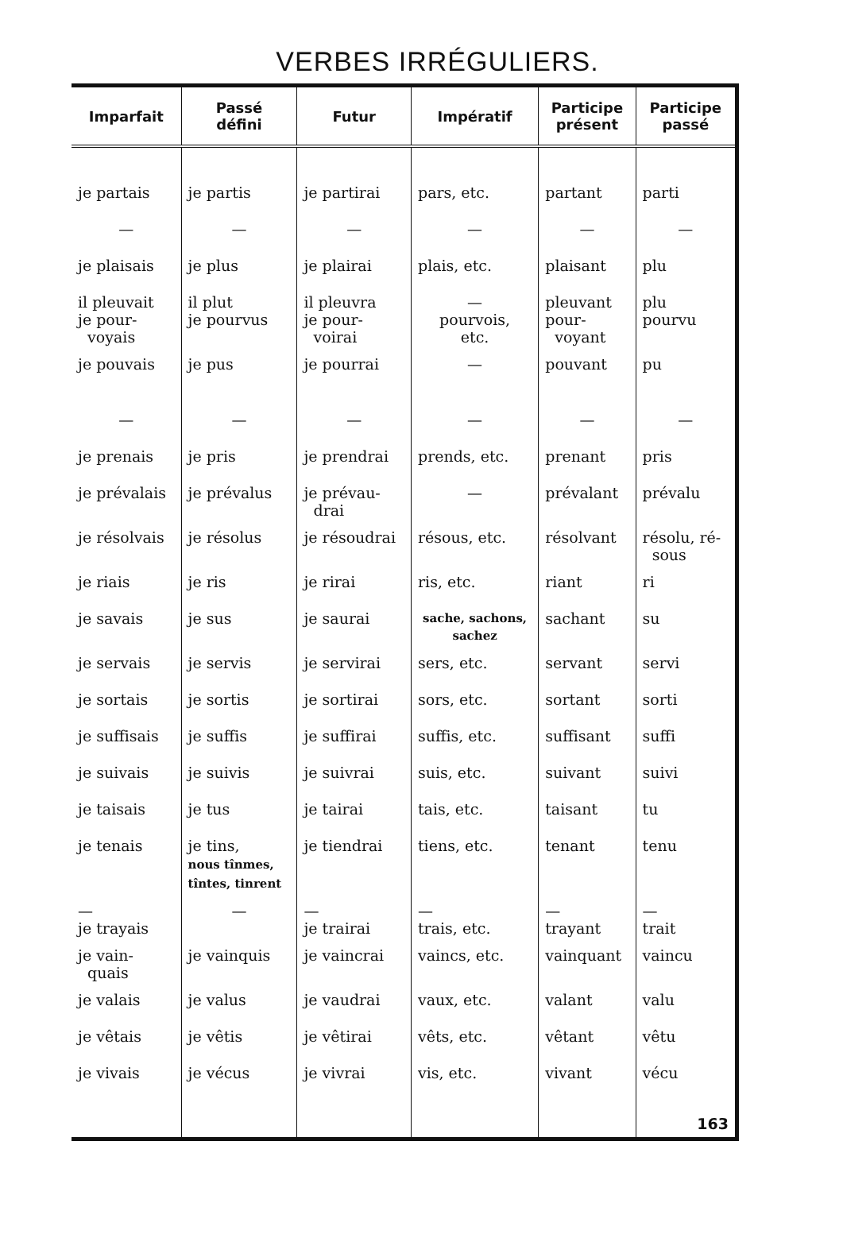VERBES IRRÉGULIERS.
| Imparfait | Passé défini | Futur | Impératif | Participe présent | Participe passé |
| --- | --- | --- | --- | --- | --- |
| je partais | je partis | je partirai | pars, etc. | partant | parti |
| — | — | — | — | — | — |
| je plaisais | je plus | je plairai | plais, etc. | plaisant | plu |
| il pleuvait je pour- voyais | il plut je pourvus | il pleuvra je pour- voirai | — pourvois, etc. | pleuvant pour- voyant | plu pourvu |
| je pouvais | je pus | je pourrai | — | pouvant | pu |
| — | — | — | — | — | — |
| je prenais | je pris | je prendrai | prends, etc. | prenant | pris |
| je prévalais | je prévalus | je prévau- drai | — | prévalant | prévalu |
| je résolvais | je résolus | je résoudrai | résous, etc. | résolvant | résolu, ré- sous |
| je riais | je ris | je rirai | ris, etc. | riant | ri |
| je savais | je sus | je saurai | sache, sachons, sachez | sachant | su |
| je servais | je servis | je servirai | sers, etc. | servant | servi |
| je sortais | je sortis | je sortirai | sors, etc. | sortant | sorti |
| je suffisais | je suffis | je suffirai | suffis, etc. | suffisant | suffi |
| je suivais | je suivis | je suivrai | suis, etc. | suivant | suivi |
| je taisais | je tus | je tairai | tais, etc. | taisant | tu |
| je tenais | je tins, nous tînmes, tîntes, tinrent | je tiendrai | tiens, etc. | tenant | tenu |
| — je trayais | — | — je trairai | — trais, etc. | — trayant | — trait |
| je vain- quais | je vainquis | je vaincrai | vaincs, etc. | vainquant | vaincu |
| je valais | je valus | je vaudrai | vaux, etc. | valant | valu |
| je vêtais | je vêtis | je vêtirai | vêts, etc. | vêtant | vêtu |
| je vivais | je vécus | je vivrai | vis, etc. | vivant | vécu |
| | | | | | 163 |